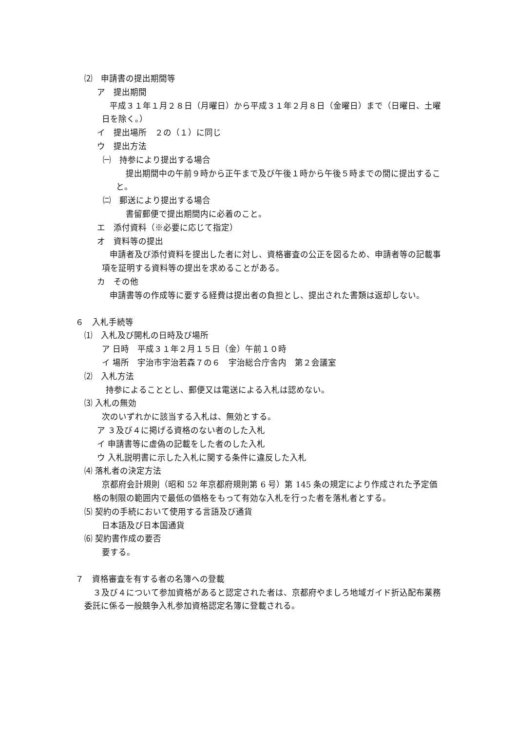⑵　申請書の提出期間等
ア　提出期間
平成３１年１月２８日（月曜日）から平成３１年２月８日（金曜日）まで（日曜日、土曜日を除く。）
イ　提出場所　２の（１）に同じ
ウ　提出方法
㈠　持参により提出する場合
提出期間中の午前９時から正午まで及び午後１時から午後５時までの間に提出すること。
㈡　郵送により提出する場合
書留郵便で提出期間内に必着のこと。
エ　添付資料（※必要に応じて指定）
オ　資料等の提出
申請者及び添付資料を提出した者に対し、資格審査の公正を図るため、申請者等の記載事項を証明する資料等の提出を求めることがある。
カ　その他
申請書等の作成等に要する経費は提出者の負担とし、提出された書類は返却しない。
６　入札手続等
⑴　入札及び開札の日時及び場所
ア 日時　平成３１年２月１５日（金）午前１０時
イ 場所　宇治市宇治若森７の６　宇治総合庁舎内　第２会議室
⑵　入札方法
持参によることとし、郵便又は電送による入札は認めない。
⑶ 入札の無効
次のいずれかに該当する入札は、無効とする。
ア ３及び４に掲げる資格のない者のした入札
イ 申請書等に虚偽の記載をした者のした入札
ウ 入札説明書に示した入札に関する条件に違反した入札
⑷ 落札者の決定方法
京都府会計規則（昭和 52 年京都府規則第 6 号）第 145 条の規定により作成された予定価格の制限の範囲内で最低の価格をもって有効な入札を行った者を落札者とする。
⑸ 契約の手続において使用する言語及び通貨
日本語及び日本国通貨
⑹ 契約書作成の要否
要する。
７　資格審査を有する者の名簿への登載
３及び４について参加資格があると認定された者は、京都府やましろ地域ガイド折込配布業務委託に係る一般競争入札参加資格認定名簿に登載される。